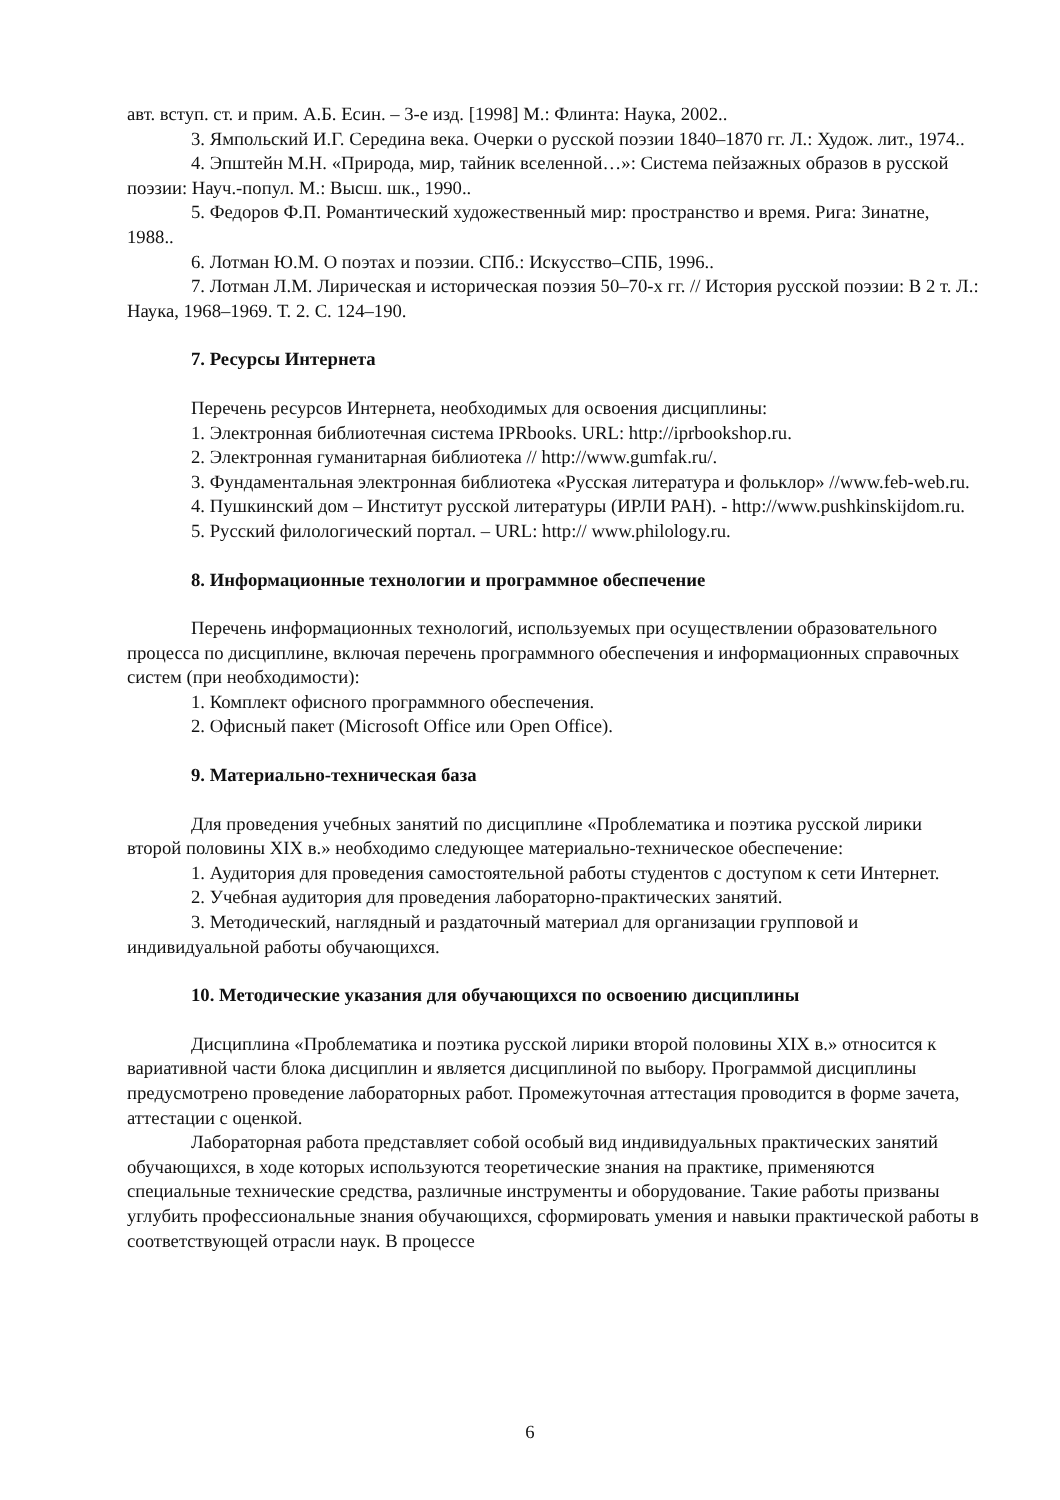авт. вступ. ст. и прим. А.Б. Есин. – 3-е изд. [1998] М.: Флинта: Наука, 2002..
3. Ямпольский И.Г. Середина века. Очерки о русской поэзии 1840–1870 гг. Л.: Худож. лит., 1974..
4. Эпштейн М.Н. «Природа, мир, тайник вселенной…»: Система пейзажных образов в русской поэзии: Науч.-попул. М.: Высш. шк., 1990..
5. Федоров Ф.П. Романтический художественный мир: пространство и время. Рига: Зинатне, 1988..
6. Лотман Ю.М. О поэтах и поэзии. СПб.: Искусство–СПБ, 1996..
7. Лотман Л.М. Лирическая и историческая поэзия 50–70-х гг. // История русской поэзии: В 2 т. Л.: Наука, 1968–1969. Т. 2. С. 124–190.
7. Ресурсы Интернета
Перечень ресурсов Интернета, необходимых для освоения дисциплины:
1. Электронная библиотечная система IPRbooks. URL: http://iprbookshop.ru.
2. Электронная гуманитарная библиотека // http://www.gumfak.ru/.
3. Фундаментальная электронная библиотека «Русская литература и фольклор» //www.feb-web.ru.
4. Пушкинский дом – Институт русской литературы (ИРЛИ РАН). - http://www.pushkinskijdom.ru.
5. Русский филологический портал. – URL: http:// www.philology.ru.
8. Информационные технологии и программное обеспечение
Перечень информационных технологий, используемых при осуществлении образовательного процесса по дисциплине, включая перечень программного обеспечения и информационных справочных систем (при необходимости):
1. Комплект офисного программного обеспечения.
2. Офисный пакет (Microsoft Office или Open Office).
9. Материально-техническая база
Для проведения учебных занятий по дисциплине «Проблематика и поэтика русской лирики второй половины XIX в.» необходимо следующее материально-техническое обеспечение:
1. Аудитория для проведения самостоятельной работы студентов с доступом к сети Интернет.
2. Учебная аудитория для проведения лабораторно-практических занятий.
3. Методический, наглядный и раздаточный материал для организации групповой и индивидуальной работы обучающихся.
10. Методические указания для обучающихся по освоению дисциплины
Дисциплина «Проблематика и поэтика русской лирики второй половины XIX в.» относится к вариативной части блока дисциплин и является дисциплиной по выбору. Программой дисциплины предусмотрено проведение лабораторных работ. Промежуточная аттестация проводится в форме зачета, аттестации с оценкой.
Лабораторная работа представляет собой особый вид индивидуальных практических занятий обучающихся, в ходе которых используются теоретические знания на практике, применяются специальные технические средства, различные инструменты и оборудование. Такие работы призваны углубить профессиональные знания обучающихся, сформировать умения и навыки практической работы в соответствующей отрасли наук. В процессе
6